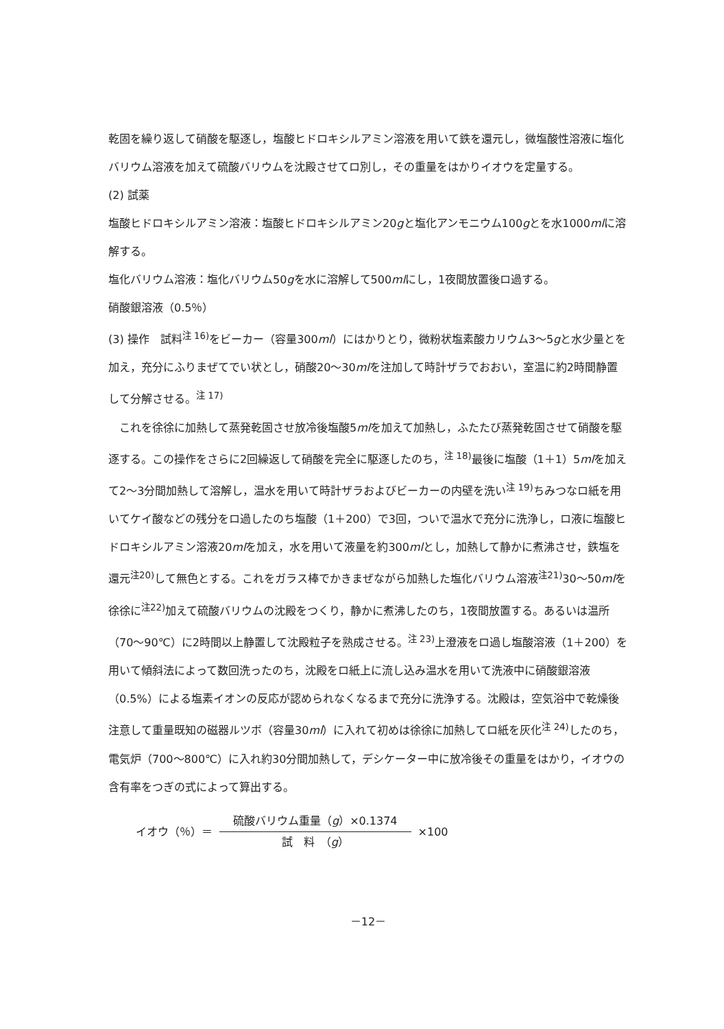乾固を繰り返して硝酸を駆逐し，塩酸ヒドロキシルアミン溶液を用いて鉄を還元し，微塩酸性溶液に塩化バリウム溶液を加えて硫酸バリウムを沈殿させてロ別し，その重量をはかりイオウを定量する。
(2) 試薬
塩酸ヒドロキシルアミン溶液：塩酸ヒドロキシルアミン20gと塩化アンモニウム100gとを水1000mlに溶解する。
塩化バリウム溶液：塩化バリウム50gを水に溶解して500mlにし，1夜間放置後ロ過する。
硝酸銀溶液（0.5％）
(3) 操作　試料<sup>注 16)</sup>をビーカー（容量300ml）にはかりとり，微粉状塩素酸カリウム3～5gと水少量とを加え，充分にふりまぜてでい状とし，硝酸20～30mlを注加して時計ザラでおおい，室温に約2時間静置して分解させる。<sup>注 17)</sup>
　これを徐徐に加熱して蒸発乾固させ放冷後塩酸5mlを加えて加熱し，ふたたび蒸発乾固させて硝酸を駆逐する。この操作をさらに2回繰返して硝酸を完全に駆逐したのち，<sup>注 18)</sup>最後に塩酸（1＋1）5mlを加えて2～3分間加熱して溶解し，温水を用いて時計ザラおよびビーカーの内壁を洗い<sup>注 19)</sup>ちみつなロ紙を用いてケイ酸などの残分をロ過したのち塩酸（1＋200）で3回，ついで温水で充分に洗浄し，ロ液に塩酸ヒドロキシルアミン溶液20mlを加え，水を用いて液量を約300mlとし，加熱して静かに煮沸させ，鉄塩を還元<sup>注20)</sup>して無色とする。これをガラス棒でかきまぜながら加熱した塩化バリウム溶液<sup>注21)</sup>30～50mlを徐徐に<sup>注22)</sup>加えて硫酸バリウムの沈殿をつくり，静かに煮沸したのち，1夜間放置する。あるいは温所（70～90℃）に2時間以上静置して沈殿粒子を熟成させる。<sup>注 23)</sup>上澄液をロ過し塩酸溶液（1＋200）を用いて傾斜法によって数回洗ったのち，沈殿をロ紙上に流し込み温水を用いて洗液中に硝酸銀溶液（0.5%）による塩素イオンの反応が認められなくなるまで充分に洗浄する。沈殿は，空気浴中で乾燥後注意して重量既知の磁器ルツボ（容量30ml）に入れて初めは徐徐に加熱してロ紙を灰化<sup>注 24)</sup>したのち，電気炉（700～800℃）に入れ約30分間加熱して，デシケーター中に放冷後その重量をはかり，イオウの含有率をつぎの式によって算出する。
イオウ（％）＝
硫酸バリウム重量（g）×0.1374
試　料　（g）
×100
－12－